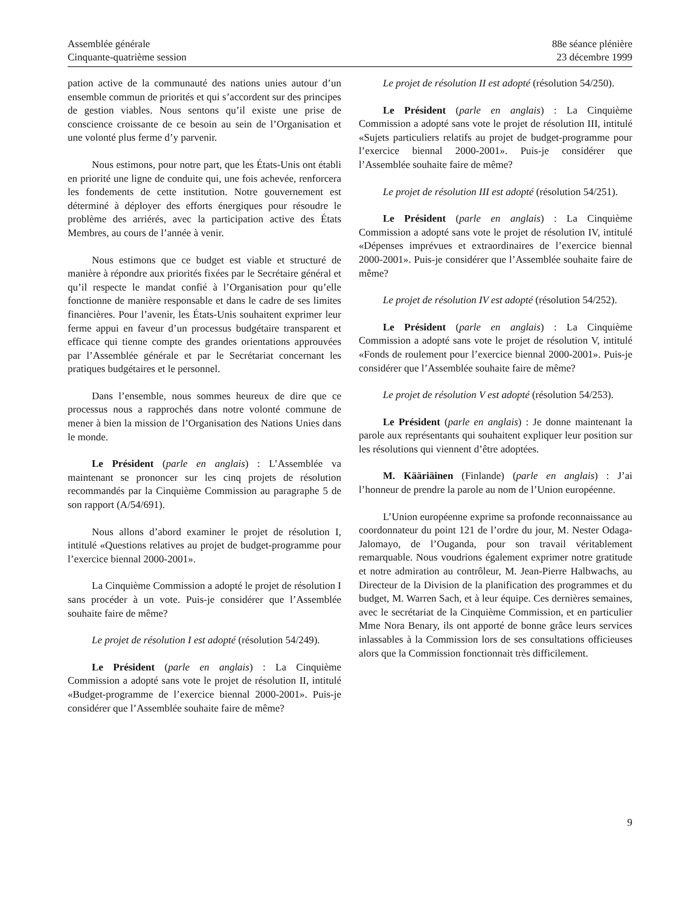Assemblée générale
Cinquante-quatrième session
88e séance plénière
23 décembre 1999
pation active de la communauté des nations unies autour d’un ensemble commun de priorités et qui s’accordent sur des principes de gestion viables. Nous sentons qu’il existe une prise de conscience croissante de ce besoin au sein de l’Organisation et une volonté plus ferme d’y parvenir.
Nous estimons, pour notre part, que les États-Unis ont établi en priorité une ligne de conduite qui, une fois achevée, renforcera les fondements de cette institution. Notre gouvernement est déterminé à déployer des efforts énergiques pour résoudre le problème des arriérés, avec la participation active des États Membres, au cours de l’année à venir.
Nous estimons que ce budget est viable et structuré de manière à répondre aux priorités fixées par le Secrétaire général et qu’il respecte le mandat confié à l’Organisation pour qu’elle fonctionne de manière responsable et dans le cadre de ses limites financières. Pour l’avenir, les États-Unis souhaitent exprimer leur ferme appui en faveur d’un processus budgétaire transparent et efficace qui tienne compte des grandes orientations approuvées par l’Assemblée générale et par le Secrétariat concernant les pratiques budgétaires et le personnel.
Dans l’ensemble, nous sommes heureux de dire que ce processus nous a rapprochés dans notre volonté commune de mener à bien la mission de l’Organisation des Nations Unies dans le monde.
Le Président (parle en anglais) : L’Assemblée va maintenant se prononcer sur les cinq projets de résolution recommandés par la Cinquième Commission au paragraphe 5 de son rapport (A/54/691).
Nous allons d’abord examiner le projet de résolution I, intitulé «Questions relatives au projet de budget-programme pour l’exercice biennal 2000-2001».
La Cinquième Commission a adopté le projet de résolution I sans procéder à un vote. Puis-je considérer que l’Assemblée souhaite faire de même?
Le projet de résolution I est adopté (résolution 54/249).
Le Président (parle en anglais) : La Cinquième Commission a adopté sans vote le projet de résolution II, intitulé «Budget-programme de l’exercice biennal 2000-2001». Puis-je considérer que l’Assemblée souhaite faire de même?
Le projet de résolution II est adopté (résolution 54/250).
Le Président (parle en anglais) : La Cinquième Commission a adopté sans vote le projet de résolution III, intitulé «Sujets particuliers relatifs au projet de budget-programme pour l’exercice biennal 2000-2001». Puis-je considérer que l’Assemblée souhaite faire de même?
Le projet de résolution III est adopté (résolution 54/251).
Le Président (parle en anglais) : La Cinquième Commission a adopté sans vote le projet de résolution IV, intitulé «Dépenses imprévues et extraordinaires de l’exercice biennal 2000-2001». Puis-je considérer que l’Assemblée souhaite faire de même?
Le projet de résolution IV est adopté (résolution 54/252).
Le Président (parle en anglais) : La Cinquième Commission a adopté sans vote le projet de résolution V, intitulé «Fonds de roulement pour l’exercice biennal 2000-2001». Puis-je considérer que l’Assemblée souhaite faire de même?
Le projet de résolution V est adopté (résolution 54/253).
Le Président (parle en anglais) : Je donne maintenant la parole aux représentants qui souhaitent expliquer leur position sur les résolutions qui viennent d’être adoptées.
M. Kääriäinen (Finlande) (parle en anglais) : J’ai l’honneur de prendre la parole au nom de l’Union européenne.
L’Union européenne exprime sa profonde reconnaissance au coordonnateur du point 121 de l’ordre du jour, M. Nester Odaga-Jalomayo, de l’Ouganda, pour son travail véritablement remarquable. Nous voudrions également exprimer notre gratitude et notre admiration au contrôleur, M. Jean-Pierre Halbwachs, au Directeur de la Division de la planification des programmes et du budget, M. Warren Sach, et à leur équipe. Ces dernières semaines, avec le secrétariat de la Cinquième Commission, et en particulier Mme Nora Benary, ils ont apporté de bonne grâce leurs services inlassables à la Commission lors de ses consultations officieuses alors que la Commission fonctionnait très difficilement.
9